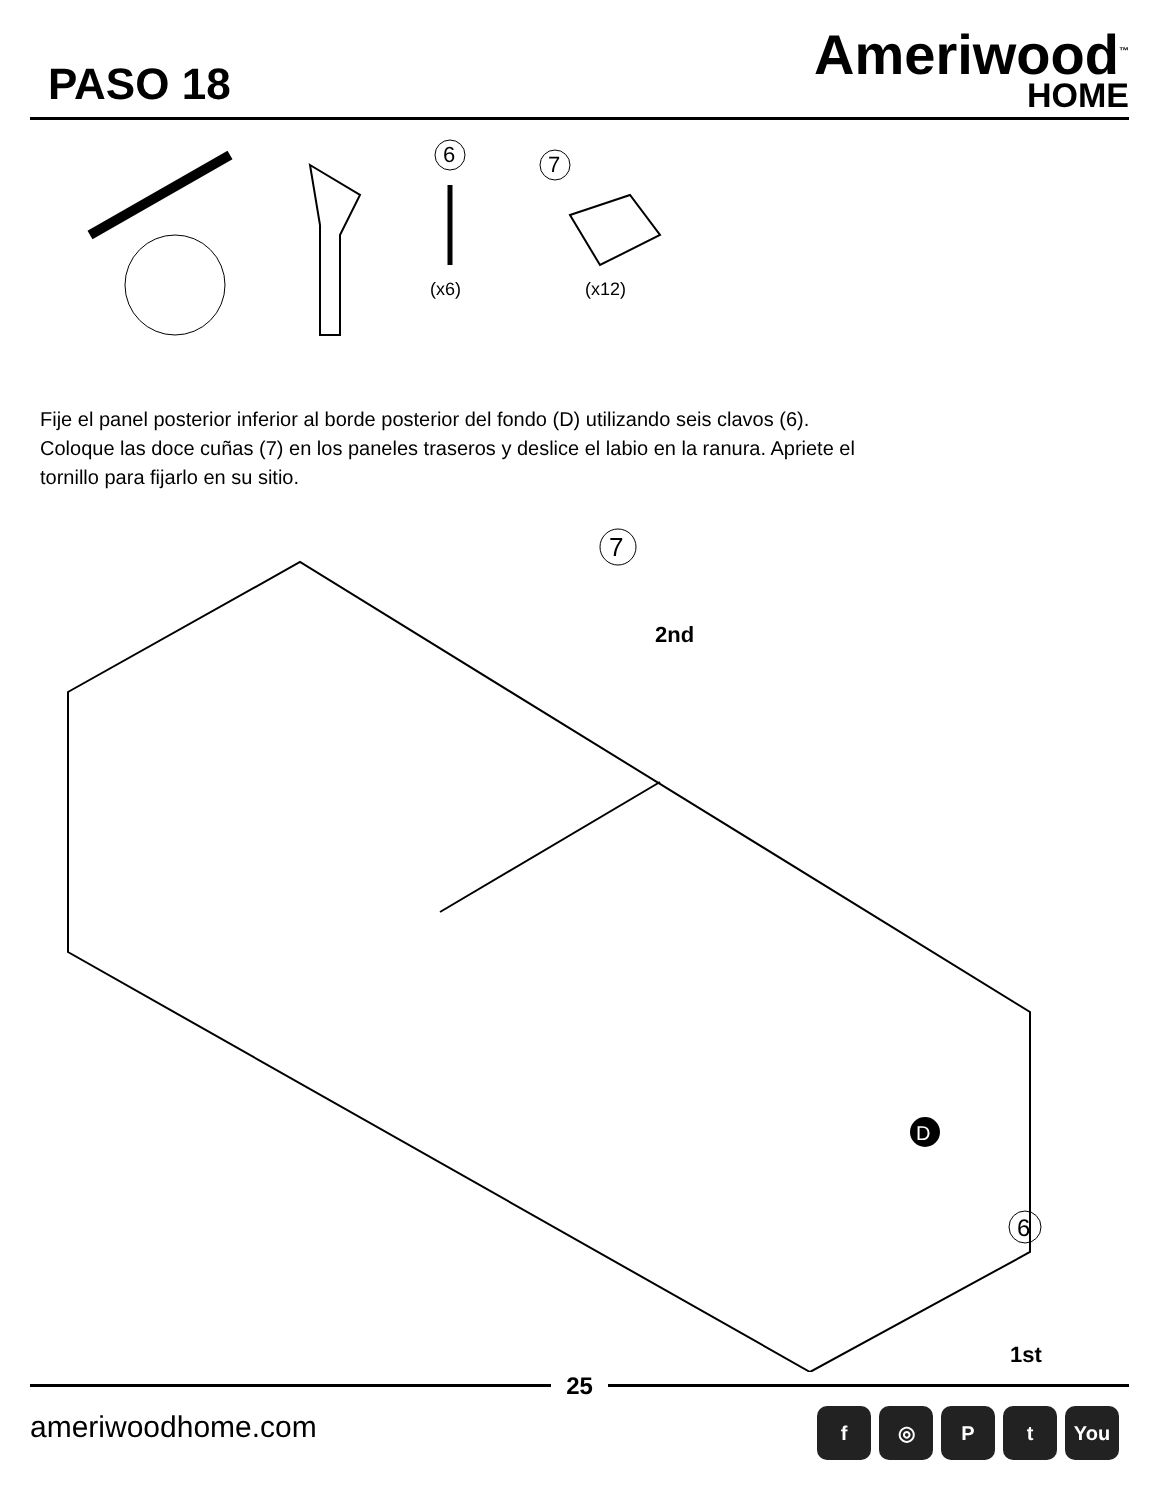PASO 18
Ameriwood<sup>™</sup>
HOME
6
(x6)
7
(x12)
Fije el panel posterior inferior al borde posterior del fondo (D) utilizando seis clavos (6).
Coloque las doce cuñas (7) en los paneles traseros y deslice el labio en la ranura. Apriete el
tornillo para fijarlo en su sitio.
7
2nd
D
6
1st
25
ameriwoodhome.com
f ◎ Pt You